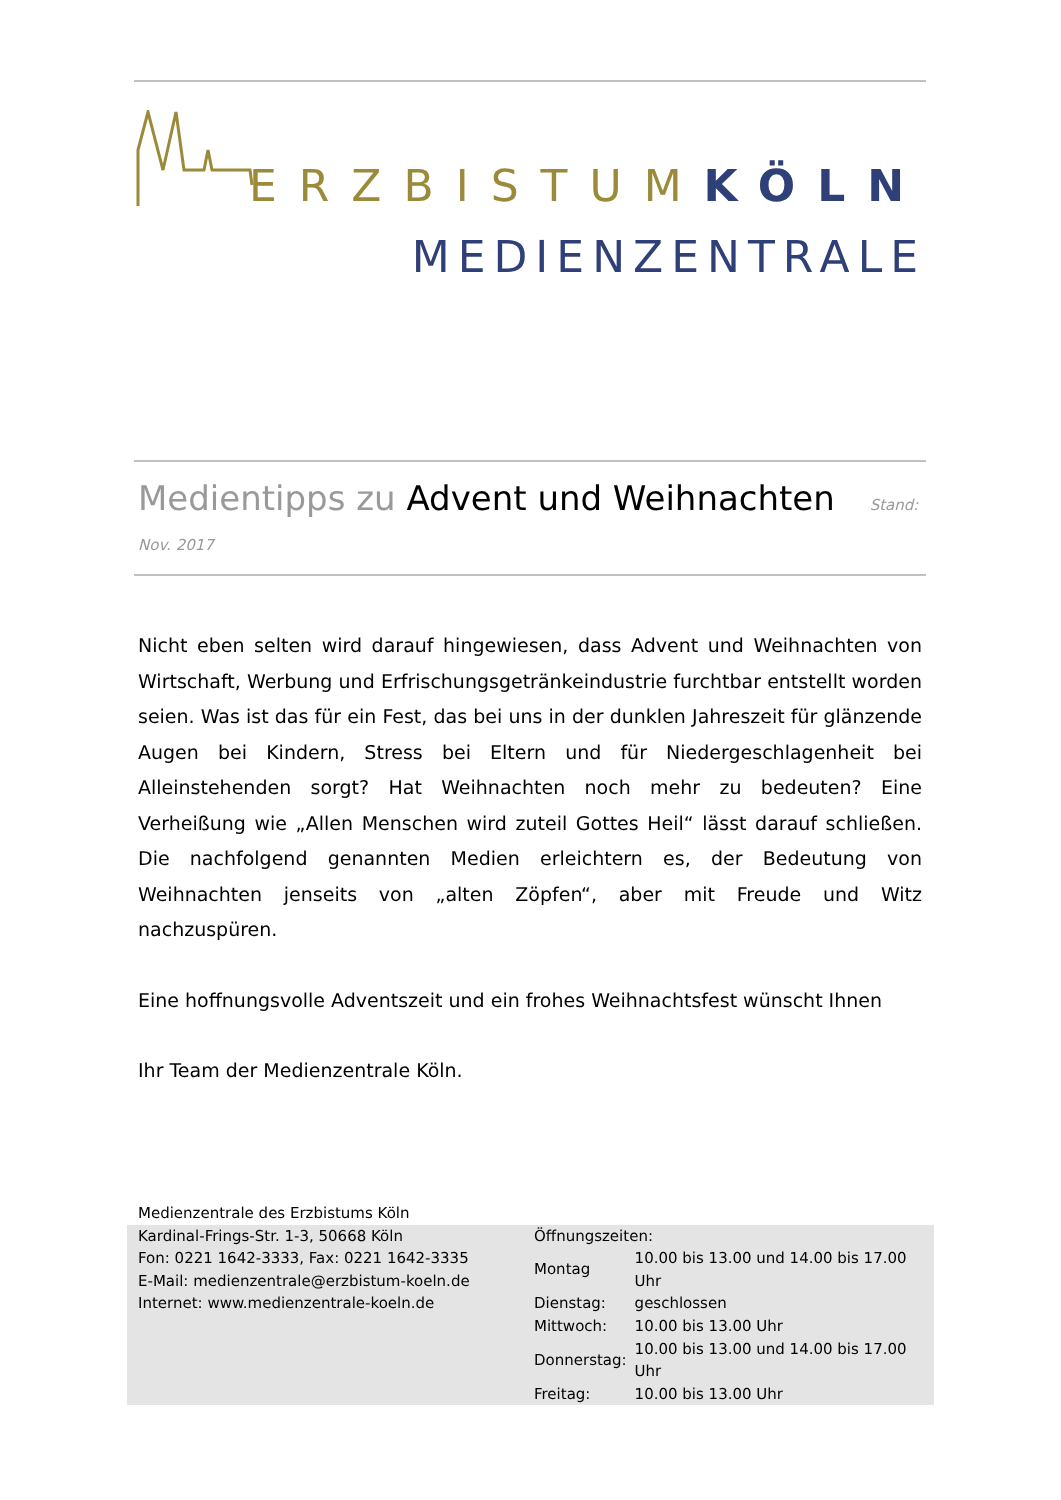ERZBISTUMKÖLN
MEDIENZENTRALE
Medientipps zu Advent und Weihnachten Stand: Nov. 2017
Nicht eben selten wird darauf hingewiesen, dass Advent und Weihnachten von Wirtschaft, Werbung und Erfrischungsgetränkeindustrie furchtbar entstellt worden seien. Was ist das für ein Fest, das bei uns in der dunklen Jahreszeit für glänzende Augen bei Kindern, Stress bei Eltern und für Niedergeschlagenheit bei Alleinstehenden sorgt? Hat Weihnachten noch mehr zu bedeuten? Eine Verheißung wie „Allen Menschen wird zuteil Gottes Heil“ lässt darauf schließen. Die nachfolgend genannten Medien erleichtern es, der Bedeutung von Weihnachten jenseits von „alten Zöpfen“, aber mit Freude und Witz nachzuspüren.
Eine hoffnungsvolle Adventszeit und ein frohes Weihnachtsfest wünscht Ihnen
Ihr Team der Medienzentrale Köln.
Medienzentrale des Erzbistums Köln
Kardinal-Frings-Str. 1-3, 50668 Köln
Fon: 0221 1642-3333, Fax: 0221 1642-3335
E-Mail: medienzentrale@erzbistum-koeln.de
Internet: www.medienzentrale-koeln.de
Öffnungszeiten:
| Montag | 10.00 bis 13.00 und 14.00 bis 17.00 Uhr |
| Dienstag: | geschlossen |
| Mittwoch: | 10.00 bis 13.00 Uhr |
| Donnerstag: | 10.00 bis 13.00 und 14.00 bis 17.00 Uhr |
| Freitag: | 10.00 bis 13.00 Uhr |